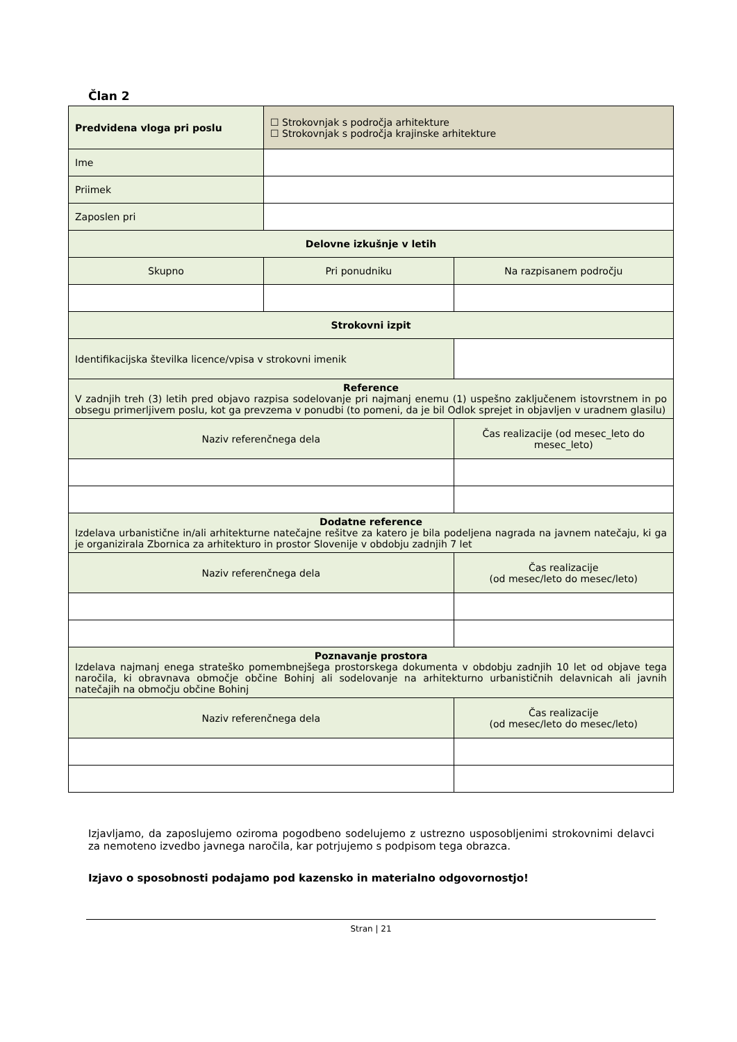Član 2
| Predvidena vloga pri poslu | ☐ Strokovnjak s področja arhitekture ☐ Strokovnjak s področja krajinske arhitekture | | |
| Ime | | | |
| Priimek | | | |
| Zaposlen pri | | | |
| Delovne izkušnje v letih | | | |
| Skupno | Pri ponudniku | | Na razpisanem področju |
| Strokovni izpit | | | |
| Identifikacijska številka licence/vpisa v strokovni imenik | | | |
| Reference V zadnjih treh (3) letih pred objavo razpisa sodelovanje pri najmanj enemu (1) uspešno zaključenem istovrstnem in po obsegu primerljivem poslu, kot ga prevzema v ponudbi (to pomeni, da je bil Odlok sprejet in objavljen v uradnem glasilu) | | | |
| Naziv referenčnega dela | | | Čas realizacije (od mesec_leto do mesec_leto) |
| Dodatne reference Izdelava urbanistične in/ali arhitekturne natečajne rešitve za katero je bila podeljena nagrada na javnem natečaju, ki ga je organizirala Zbornica za arhitekturo in prostor Slovenije v obdobju zadnjih 7 let | | | |
| Naziv referenčnega dela | | | Čas realizacije (od mesec/leto do mesec/leto) |
| Poznavanje prostora Izdelava najmanj enega strateško pomembnejšega prostorskega dokumenta v obdobju zadnjih 10 let od objave tega naročila, ki obravnava območje občine Bohinj ali sodelovanje na arhitekturno urbanističnih delavnicah ali javnih natečajih na območju občine Bohinj | | | |
| Naziv referenčnega dela | | | Čas realizacije (od mesec/leto do mesec/leto) |
Izjavljamo, da zaposlujemo oziroma pogodbeno sodelujemo z ustrezno usposobljenimi strokovnimi delavci za nemoteno izvedbo javnega naročila, kar potrjujemo s podpisom tega obrazca.
Izjavo o sposobnosti podajamo pod kazensko in materialno odgovornostjo!
Stran | 21